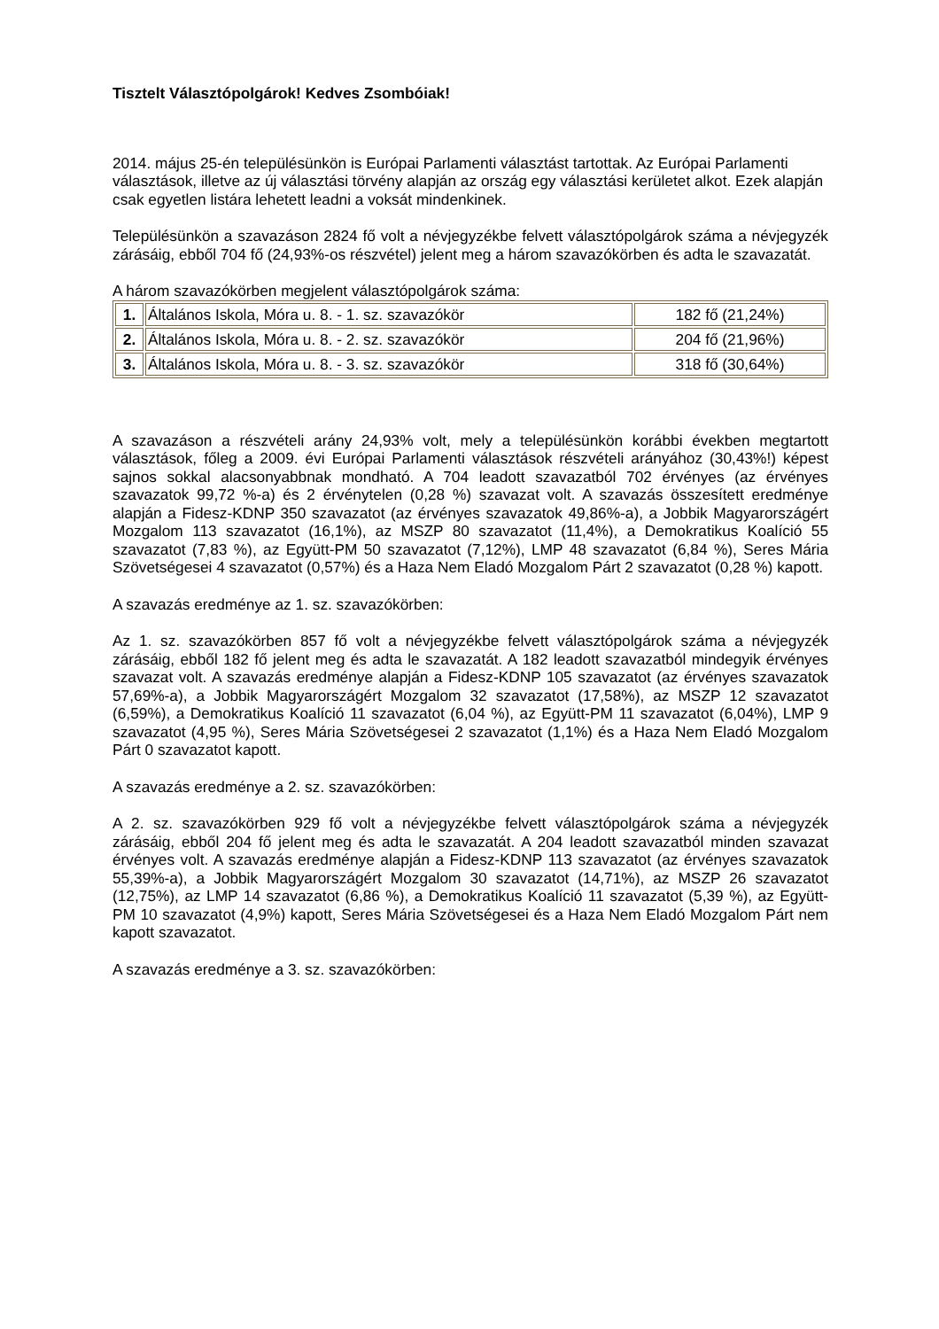Tisztelt Választópolgárok! Kedves Zsombóiak!
2014. május 25-én településünkön is Európai Parlamenti választást tartottak. Az Európai Parlamenti választások, illetve az új választási törvény alapján az ország egy választási kerületet alkot. Ezek alapján csak egyetlen listára lehetett leadni a voksát mindenkinek.
Településünkön a szavazáson 2824 fő volt a névjegyzékbe felvett választópolgárok száma a névjegyzék zárásáig, ebből 704 fő (24,93%-os részvétel) jelent meg a három szavazókörben és adta le szavazatát.
A három szavazókörben megjelent választópolgárok száma:
| 1. | Általános Iskola, Móra u. 8. - 1. sz. szavazókör | 182 fő (21,24%) |
| 2. | Általános Iskola, Móra u. 8. - 2. sz. szavazókör | 204 fő (21,96%) |
| 3. | Általános Iskola, Móra u. 8. - 3. sz. szavazókör | 318 fő (30,64%) |
A szavazáson a részvételi arány 24,93% volt, mely a településünkön korábbi években megtartott választások, főleg a 2009. évi Európai Parlamenti választások részvételi arányához (30,43%!) képest sajnos sokkal alacsonyabbnak mondható. A 704 leadott szavazatból 702 érvényes (az érvényes szavazatok 99,72 %-a) és 2 érvénytelen (0,28 %) szavazat volt. A szavazás összesített eredménye alapján a Fidesz-KDNP 350 szavazatot (az érvényes szavazatok 49,86%-a), a Jobbik Magyarországért Mozgalom 113 szavazatot (16,1%), az MSZP 80 szavazatot (11,4%), a Demokratikus Koalíció 55 szavazatot (7,83 %), az Együtt-PM 50 szavazatot (7,12%), LMP 48 szavazatot (6,84 %), Seres Mária Szövetségesei 4 szavazatot (0,57%) és a Haza Nem Eladó Mozgalom Párt 2 szavazatot (0,28 %) kapott.
A szavazás eredménye az 1. sz. szavazókörben:
Az 1. sz. szavazókörben 857 fő volt a névjegyzékbe felvett választópolgárok száma a névjegyzék zárásáig, ebből 182 fő jelent meg és adta le szavazatát. A 182 leadott szavazatból mindegyik érvényes szavazat volt. A szavazás eredménye alapján a Fidesz-KDNP 105 szavazatot (az érvényes szavazatok 57,69%-a), a Jobbik Magyarországért Mozgalom 32 szavazatot (17,58%), az MSZP 12 szavazatot (6,59%), a Demokratikus Koalíció 11 szavazatot (6,04 %), az Együtt-PM 11 szavazatot (6,04%), LMP 9 szavazatot (4,95 %), Seres Mária Szövetségesei 2 szavazatot (1,1%) és a Haza Nem Eladó Mozgalom Párt 0 szavazatot kapott.
A szavazás eredménye a 2. sz. szavazókörben:
A 2. sz. szavazókörben 929 fő volt a névjegyzékbe felvett választópolgárok száma a névjegyzék zárásáig, ebből 204 fő jelent meg és adta le szavazatát. A 204 leadott szavazatból minden szavazat érvényes volt. A szavazás eredménye alapján a Fidesz-KDNP 113 szavazatot (az érvényes szavazatok 55,39%-a), a Jobbik Magyarországért Mozgalom 30 szavazatot (14,71%), az MSZP 26 szavazatot (12,75%), az LMP 14 szavazatot (6,86 %), a Demokratikus Koalíció 11 szavazatot (5,39 %), az Együtt-PM 10 szavazatot (4,9%) kapott, Seres Mária Szövetségesei és a Haza Nem Eladó Mozgalom Párt nem kapott szavazatot.
A szavazás eredménye a 3. sz. szavazókörben: